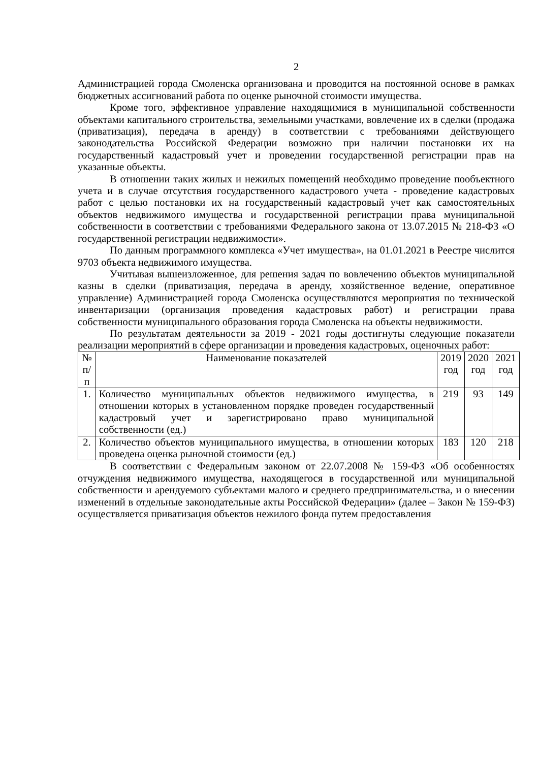2
Администрацией города Смоленска организована и проводится на постоянной основе в рамках бюджетных ассигнований работа по оценке рыночной стоимости имущества.
Кроме того, эффективное управление находящимися в муниципальной собственности объектами капитального строительства, земельными участками, вовлечение их в сделки (продажа (приватизация), передача в аренду) в соответствии с требованиями действующего законодательства Российской Федерации возможно при наличии постановки их на государственный кадастровый учет и проведении государственной регистрации прав на указанные объекты.
В отношении таких жилых и нежилых помещений необходимо проведение пообъектного учета и в случае отсутствия государственного кадастрового учета - проведение кадастровых работ с целью постановки их на государственный кадастровый учет как самостоятельных объектов недвижимого имущества и государственной регистрации права муниципальной собственности в соответствии с требованиями Федерального закона от 13.07.2015 № 218-ФЗ «О государственной регистрации недвижимости».
По данным программного комплекса «Учет имущества», на 01.01.2021 в Реестре числится 9703 объекта недвижимого имущества.
Учитывая вышеизложенное, для решения задач по вовлечению объектов муниципальной казны в сделки (приватизация, передача в аренду, хозяйственное ведение, оперативное управление) Администрацией города Смоленска осуществляются мероприятия по технической инвентаризации (организация проведения кадастровых работ) и регистрации права собственности муниципального образования города Смоленска на объекты недвижимости.
По результатам деятельности за 2019 - 2021 годы достигнуты следующие показатели реализации мероприятий в сфере организации и проведения кадастровых, оценочных работ:
| № п/п | Наименование показателей | 2019 год | 2020 год | 2021 год |
| --- | --- | --- | --- | --- |
| 1. | Количество муниципальных объектов недвижимого имущества, в отношении которых в установленном порядке проведен государственный кадастровый учет и зарегистрировано право муниципальной собственности (ед.) | 219 | 93 | 149 |
| 2. | Количество объектов муниципального имущества, в отношении которых проведена оценка рыночной стоимости (ед.) | 183 | 120 | 218 |
В соответствии с Федеральным законом от 22.07.2008 № 159-ФЗ «Об особенностях отчуждения недвижимого имущества, находящегося в государственной или муниципальной собственности и арендуемого субъектами малого и среднего предпринимательства, и о внесении изменений в отдельные законодательные акты Российской Федерации» (далее – Закон № 159-ФЗ) осуществляется приватизация объектов нежилого фонда путем предоставления